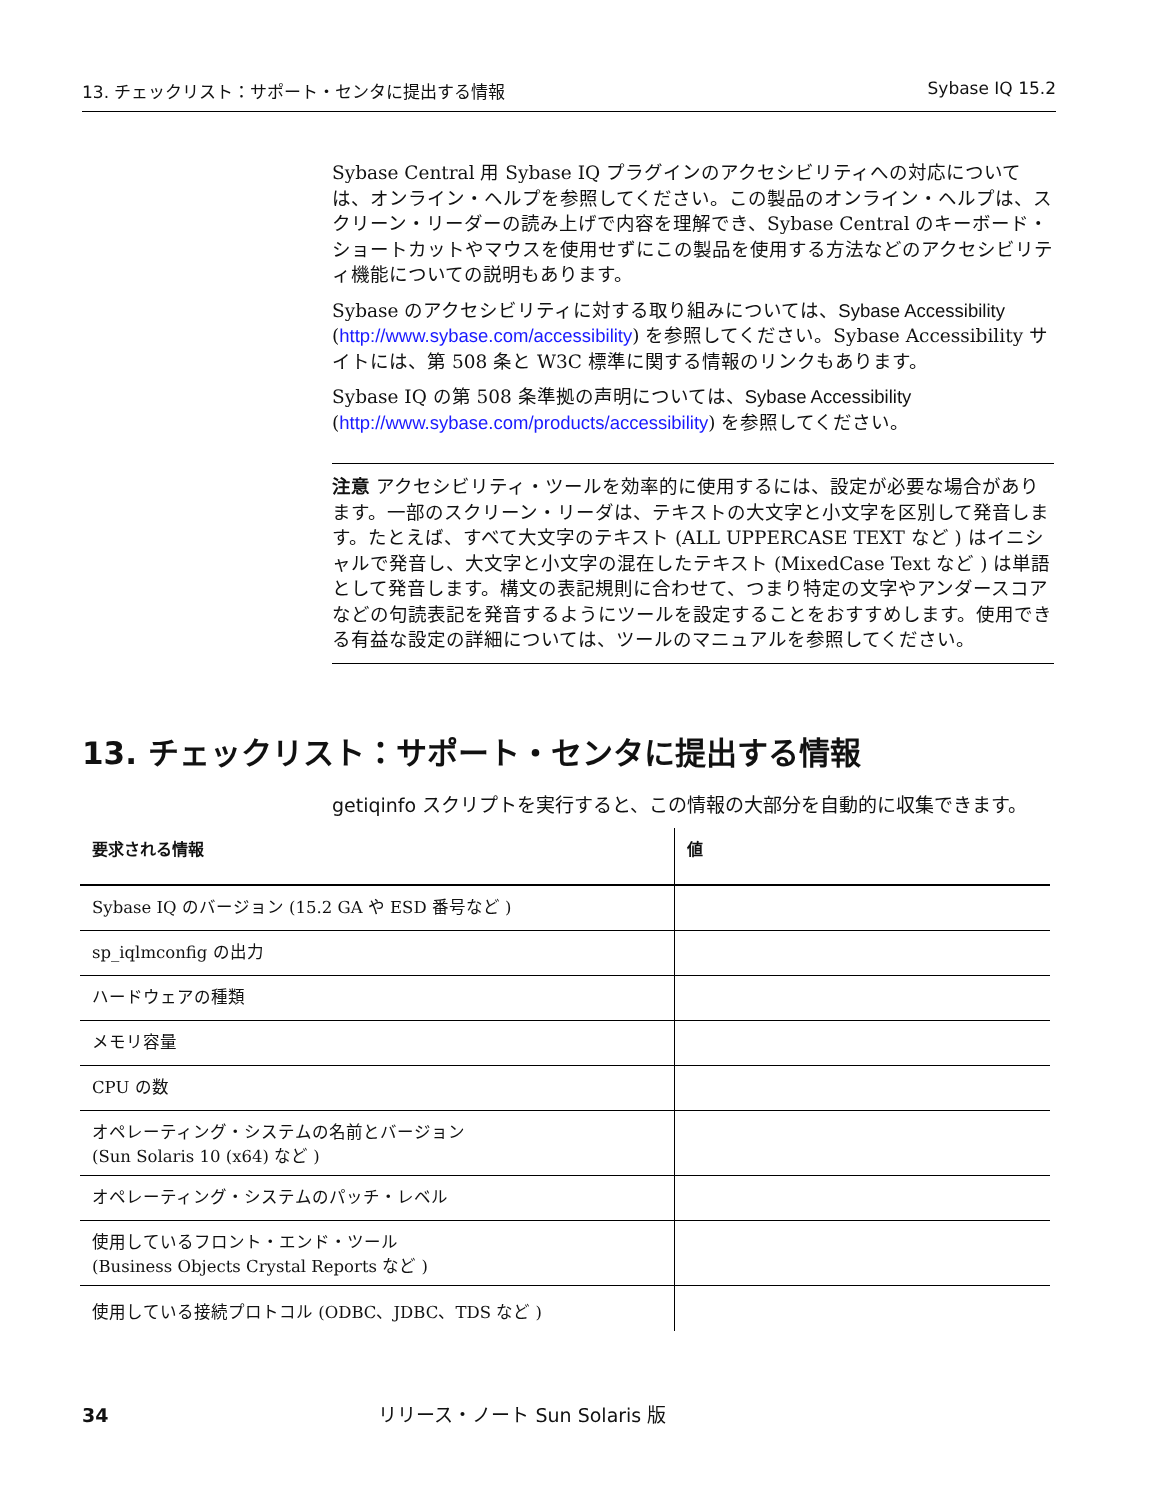13. チェックリスト：サポート・センタに提出する情報 Sybase IQ 15.2
Sybase Central 用 Sybase IQ プラグインのアクセシビリティへの対応については、オンライン・ヘルプを参照してください。この製品のオンライン・ヘルプは、スクリーン・リーダーの読み上げで内容を理解でき、Sybase Central のキーボード・ショートカットやマウスを使用せずにこの製品を使用する方法などのアクセシビリティ機能についての説明もあります。
Sybase のアクセシビリティに対する取り組みについては、Sybase Accessibility (http://www.sybase.com/accessibility) を参照してください。Sybase Accessibility サイトには、第 508 条と W3C 標準に関する情報のリンクもあります。
Sybase IQ の第 508 条準拠の声明については、Sybase Accessibility (http://www.sybase.com/products/accessibility) を参照してください。
注意 アクセシビリティ・ツールを効率的に使用するには、設定が必要な場合があります。一部のスクリーン・リーダは、テキストの大文字と小文字を区別して発音します。たとえば、すべて大文字のテキスト (ALL UPPERCASE TEXT など ) はイニシャルで発音し、大文字と小文字の混在したテキスト (MixedCase Text など ) は単語として発音します。構文の表記規則に合わせて、つまり特定の文字やアンダースコアなどの句読表記を発音するようにツールを設定することをおすすめします。使用できる有益な設定の詳細については、ツールのマニュアルを参照してください。
13. チェックリスト：サポート・センタに提出する情報
getiqinfo スクリプトを実行すると、この情報の大部分を自動的に収集できます。
| 要求される情報 | 値 |
| --- | --- |
| Sybase IQ のバージョン (15.2 GA や ESD 番号など ) | |
| sp_iqlmconfig の出力 | |
| ハードウェアの種類 | |
| メモリ容量 | |
| CPU の数 | |
| オペレーティング・システムの名前とバージョン (Sun Solaris 10 (x64) など ) | |
| オペレーティング・システムのパッチ・レベル | |
| 使用しているフロント・エンド・ツール (Business Objects Crystal Reports など ) | |
| 使用している接続プロトコル (ODBC、JDBC、TDS など ) | |
34 リリース・ノート Sun Solaris 版